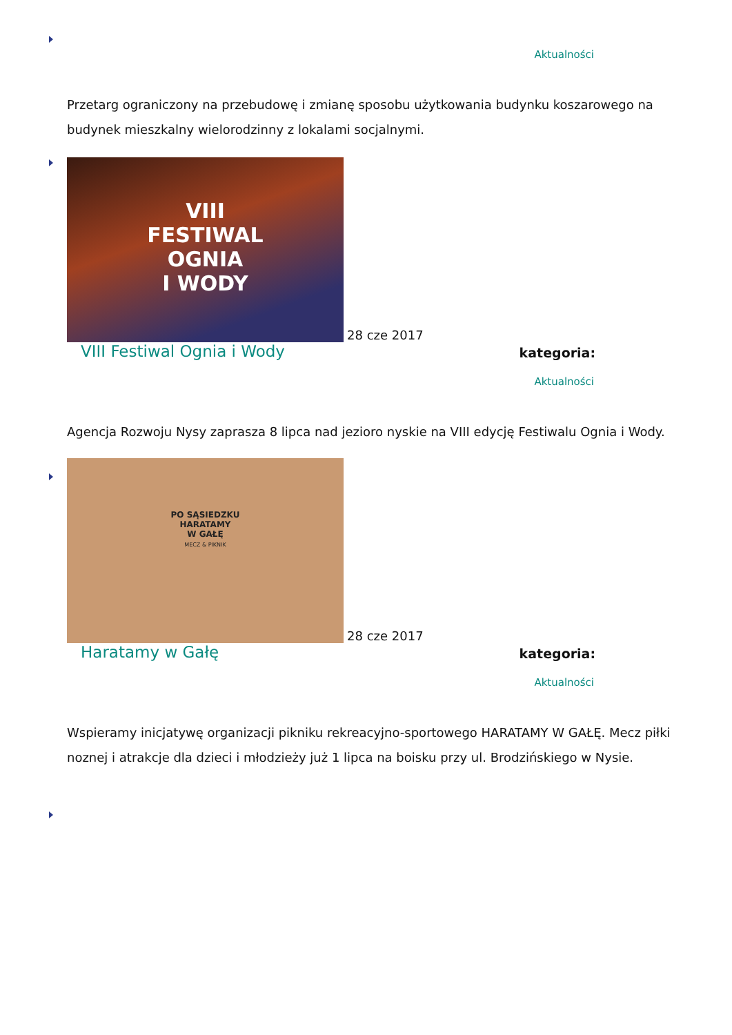Aktualności
Przetarg ograniczony na przebudowę i zmianę sposobu użytkowania budynku koszarowego na budynek mieszkalny wielorodzinny z lokalami socjalnymi.
VIII
FESTIWAL
OGNIA
I WODY
28 cze 2017
VIII Festiwal Ognia i Wody kategoria:
Aktualności
Agencja Rozwoju Nysy zaprasza 8 lipca nad jezioro nyskie na VIII edycję Festiwalu Ognia i Wody.
PO SĄSIEDZKU
HARATAMY
W GAŁĘ
MECZ & PIKNIK
28 cze 2017
Haratamy w Gałę kategoria:
Aktualności
Wspieramy inicjatywę organizacji pikniku rekreacyjno-sportowego HARATAMY W GAŁĘ. Mecz piłki noznej i atrakcje dla dzieci i młodzieży już 1 lipca na boisku przy ul. Brodzińskiego w Nysie.